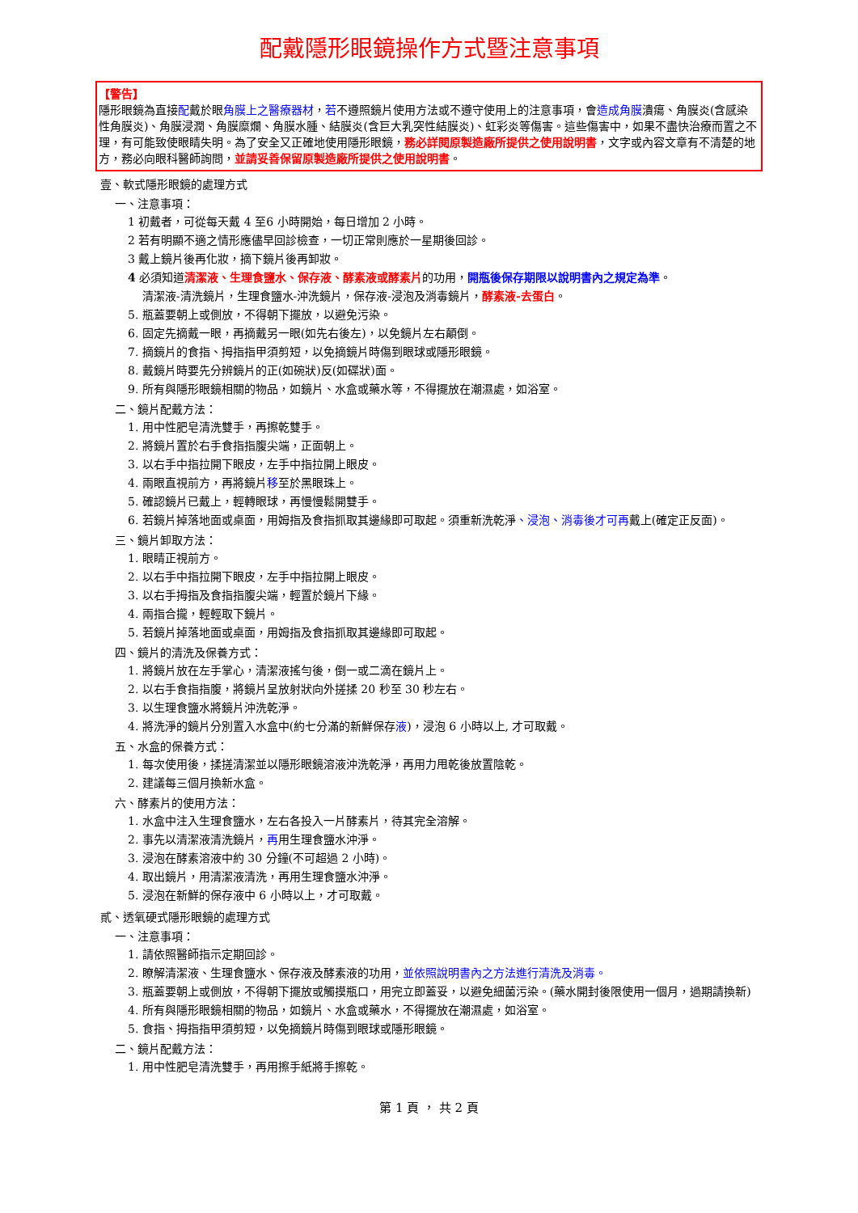配戴隱形眼鏡操作方式暨注意事項
【警告】
隱形眼鏡為直接配戴於眼角膜上之醫療器材，若不遵照鏡片使用方法或不遵守使用上的注意事項，會造成角膜潰瘍、角膜炎(含感染性角膜炎)、角膜浸潤、角膜糜爛、角膜水腫、結膜炎(含巨大乳突性結膜炎)、虹彩炎等傷害。這些傷害中，如果不盡快治療而置之不理，有可能致使眼睛失明。為了安全又正確地使用隱形眼鏡，務必詳閱原製造廠所提供之使用說明書，文字或內容文章有不清楚的地方，務必向眼科醫師詢問，並請妥善保留原製造廠所提供之使用說明書。
壹、軟式隱形眼鏡的處理方式
一、注意事項：
1 初戴者，可從每天戴 4 至6 小時開始，每日增加 2 小時。
2 若有明顯不適之情形應儘早回診檢查，一切正常則應於一星期後回診。
3 戴上鏡片後再化妝，摘下鏡片後再卸妝。
4 必須知道清潔液、生理食鹽水、保存液、酵素液或酵素片的功用，開瓶後保存期限以說明書內之規定為準。
清潔液-清洗鏡片，生理食鹽水-沖洗鏡片，保存液-浸泡及消毒鏡片，酵素液-去蛋白。
5. 瓶蓋要朝上或側放，不得朝下擺放，以避免污染。
6. 固定先摘戴一眼，再摘戴另一眼(如先右後左)，以免鏡片左右顛倒。
7. 摘鏡片的食指、拇指指甲須剪短，以免摘鏡片時傷到眼球或隱形眼鏡。
8. 戴鏡片時要先分辨鏡片的正(如碗狀)反(如碟狀)面。
9. 所有與隱形眼鏡相關的物品，如鏡片、水盒或藥水等，不得擺放在潮濕處，如浴室。
二、鏡片配戴方法：
1. 用中性肥皂清洗雙手，再擦乾雙手。
2. 將鏡片置於右手食指指腹尖端，正面朝上。
3. 以右手中指拉開下眼皮，左手中指拉開上眼皮。
4. 兩眼直視前方，再將鏡片移至於黑眼珠上。
5. 確認鏡片已戴上，輕轉眼球，再慢慢鬆開雙手。
6. 若鏡片掉落地面或桌面，用姆指及食指抓取其邊緣即可取起。須重新洗乾淨、浸泡、消毒後才可再戴上(確定正反面)。
三、鏡片卸取方法：
1. 眼睛正視前方。
2. 以右手中指拉開下眼皮，左手中指拉開上眼皮。
3. 以右手拇指及食指指腹尖端，輕置於鏡片下緣。
4. 兩指合攏，輕輕取下鏡片。
5. 若鏡片掉落地面或桌面，用姆指及食指抓取其邊緣即可取起。
四、鏡片的清洗及保養方式：
1. 將鏡片放在左手掌心，清潔液搖勻後，倒一或二滴在鏡片上。
2. 以右手食指指腹，將鏡片呈放射狀向外搓揉 20 秒至 30 秒左右。
3. 以生理食鹽水將鏡片沖洗乾淨。
4. 將洗淨的鏡片分別置入水盒中(約七分滿的新鮮保存液)，浸泡 6 小時以上, 才可取戴。
五、水盒的保養方式：
1. 每次使用後，揉搓清潔並以隱形眼鏡溶液沖洗乾淨，再用力甩乾後放置陰乾。
2. 建議每三個月換新水盒。
六、酵素片的使用方法：
1. 水盒中注入生理食鹽水，左右各投入一片酵素片，待其完全溶解。
2. 事先以清潔液清洗鏡片，再用生理食鹽水沖淨。
3. 浸泡在酵素溶液中約 30 分鐘(不可超過 2 小時)。
4. 取出鏡片，用清潔液清洗，再用生理食鹽水沖淨。
5. 浸泡在新鮮的保存液中 6 小時以上，才可取戴。
貳、透氧硬式隱形眼鏡的處理方式
一、注意事項：
1. 請依照醫師指示定期回診。
2. 瞭解清潔液、生理食鹽水、保存液及酵素液的功用，並依照說明書內之方法進行清洗及消毒。
3. 瓶蓋要朝上或側放，不得朝下擺放或觸摸瓶口，用完立即蓋妥，以避免細菌污染。(藥水開封後限使用一個月，過期請換新)
4. 所有與隱形眼鏡相關的物品，如鏡片、水盒或藥水，不得擺放在潮濕處，如浴室。
5. 食指、拇指指甲須剪短，以免摘鏡片時傷到眼球或隱形眼鏡。
二、鏡片配戴方法：
1. 用中性肥皂清洗雙手，再用擦手紙將手擦乾。
第 1 頁 ， 共 2 頁